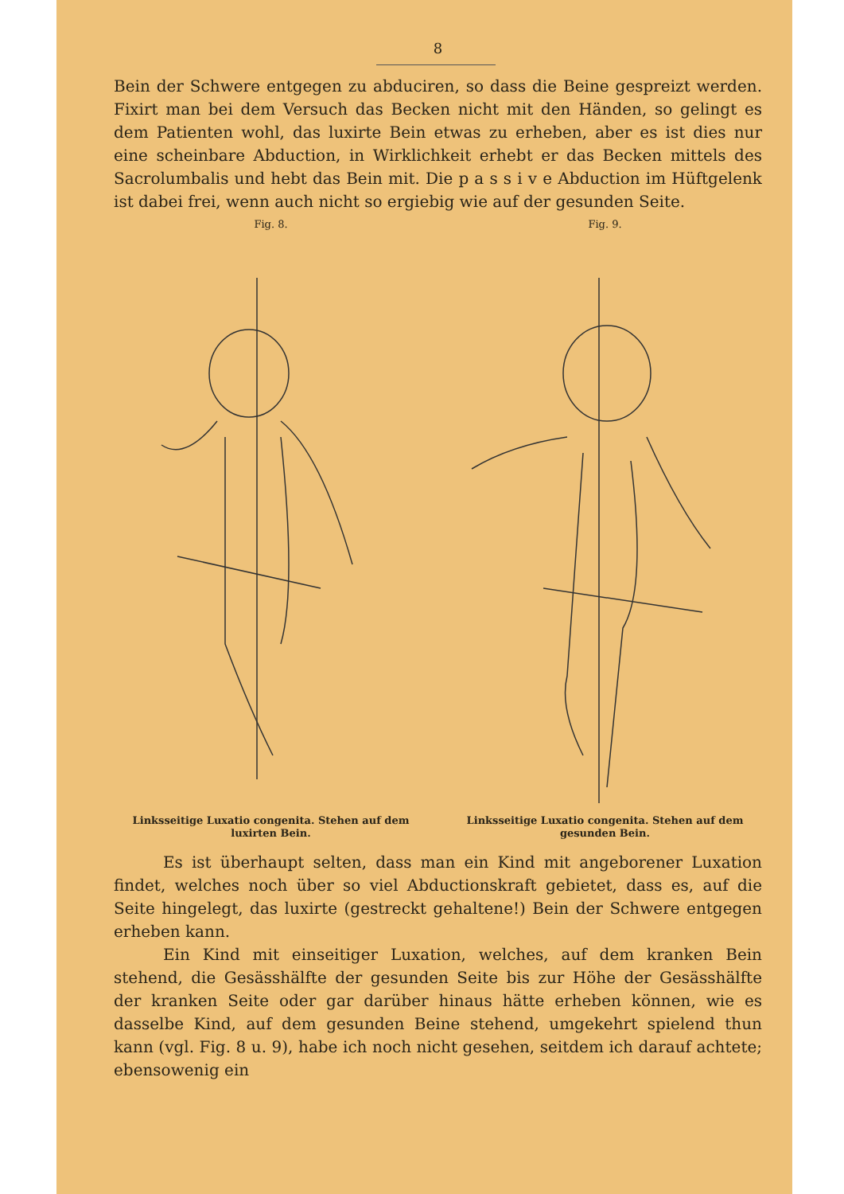8
Bein der Schwere entgegen zu abduciren, so dass die Beine gespreizt werden. Fixirt man bei dem Versuch das Becken nicht mit den Händen, so gelingt es dem Patienten wohl, das luxirte Bein etwas zu erheben, aber es ist dies nur eine scheinbare Abduction, in Wirklichkeit erhebt er das Becken mittels des Sacrolumbalis und hebt das Bein mit. Die p a s s i v e Abduction im Hüftgelenk ist dabei frei, wenn auch nicht so ergiebig wie auf der gesunden Seite.
Fig. 8.
Linksseitige Luxatio congenita. Stehen auf dem luxirten Bein.
Fig. 9.
Linksseitige Luxatio congenita. Stehen auf dem gesunden Bein.
Es ist überhaupt selten, dass man ein Kind mit angeborener Luxation findet, welches noch über so viel Abductionskraft gebietet, dass es, auf die Seite hingelegt, das luxirte (gestreckt gehaltene!) Bein der Schwere entgegen erheben kann.
Ein Kind mit einseitiger Luxation, welches, auf dem kranken Bein stehend, die Gesässhälfte der gesunden Seite bis zur Höhe der Gesässhälfte der kranken Seite oder gar darüber hinaus hätte erheben können, wie es dasselbe Kind, auf dem gesunden Beine stehend, umgekehrt spielend thun kann (vgl. Fig. 8 u. 9), habe ich noch nicht gesehen, seitdem ich darauf achtete; ebensowenig ein